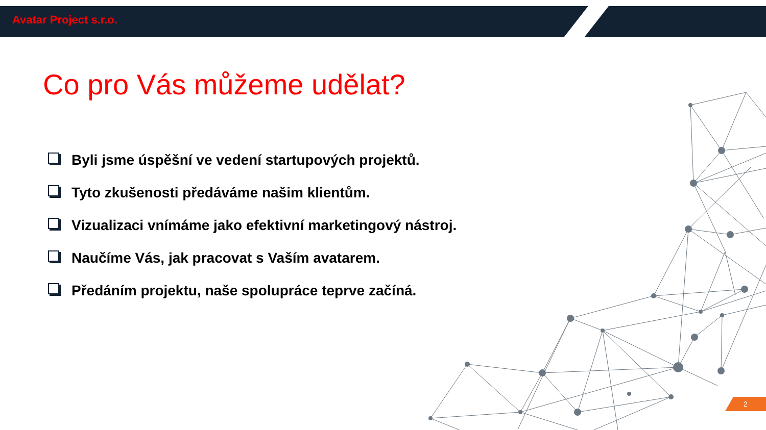Avatar Project s.r.o.
Co pro Vás můžeme udělat?
Byli jsme úspěšní ve vedení startupových projektů.
Tyto zkušenosti předáváme našim klientům.
Vizualizaci vnímáme jako efektivní marketingový nástroj.
Naučíme Vás, jak pracovat s Vaším avatarem.
Předáním projektu, naše spolupráce teprve začíná.
2